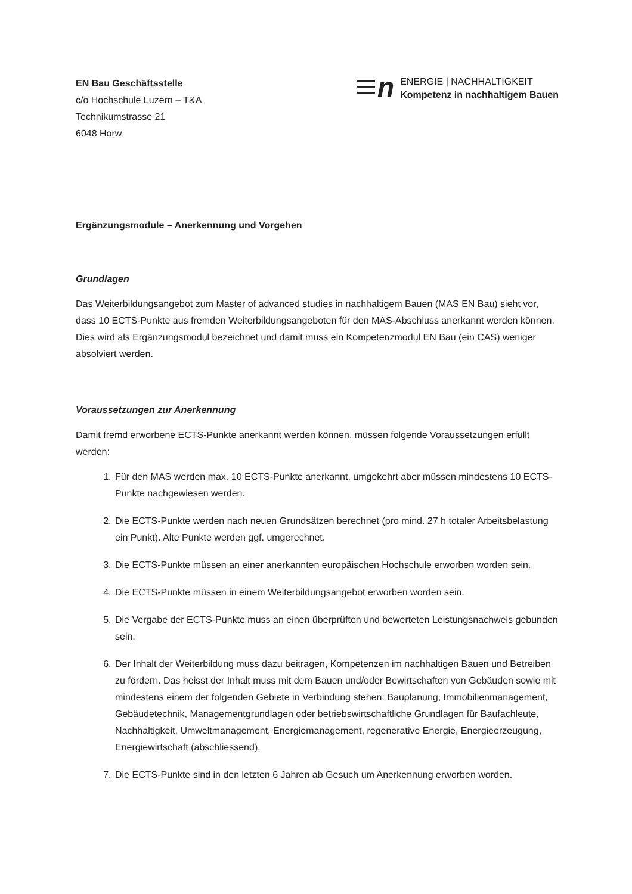EN Bau Geschäftsstelle
c/o Hochschule Luzern – T&A
Technikumstrasse 21
6048 Horw
n
ENERGIE | NACHHALTIGKEIT
Kompetenz in nachhaltigem Bauen
Ergänzungsmodule – Anerkennung und Vorgehen
Grundlagen
Das Weiterbildungsangebot zum Master of advanced studies in nachhaltigem Bauen (MAS EN Bau) sieht vor, dass 10 ECTS-Punkte aus fremden Weiterbildungsangeboten für den MAS-Abschluss anerkannt werden können. Dies wird als Ergänzungsmodul bezeichnet und damit muss ein Kompetenzmodul EN Bau (ein CAS) weniger absolviert werden.
Voraussetzungen zur Anerkennung
Damit fremd erworbene ECTS-Punkte anerkannt werden können, müssen folgende Voraussetzungen erfüllt werden:
1. Für den MAS werden max. 10 ECTS-Punkte anerkannt, umgekehrt aber müssen mindestens 10 ECTS-Punkte nachgewiesen werden.
2. Die ECTS-Punkte werden nach neuen Grundsätzen berechnet (pro mind. 27 h totaler Arbeitsbelastung ein Punkt). Alte Punkte werden ggf. umgerechnet.
3. Die ECTS-Punkte müssen an einer anerkannten europäischen Hochschule erworben worden sein.
4. Die ECTS-Punkte müssen in einem Weiterbildungsangebot erworben worden sein.
5. Die Vergabe der ECTS-Punkte muss an einen überprüften und bewerteten Leistungsnachweis gebunden sein.
6. Der Inhalt der Weiterbildung muss dazu beitragen, Kompetenzen im nachhaltigen Bauen und Betreiben zu fördern. Das heisst der Inhalt muss mit dem Bauen und/oder Bewirtschaften von Gebäuden sowie mit mindestens einem der folgenden Gebiete in Verbindung stehen: Bauplanung, Immobilienmanagement, Gebäudetechnik, Managementgrundlagen oder betriebswirtschaftliche Grundlagen für Baufachleute, Nachhaltigkeit, Umweltmanagement, Energiemanagement, regenerative Energie, Energieerzeugung, Energiewirtschaft (abschliessend).
7. Die ECTS-Punkte sind in den letzten 6 Jahren ab Gesuch um Anerkennung erworben worden.